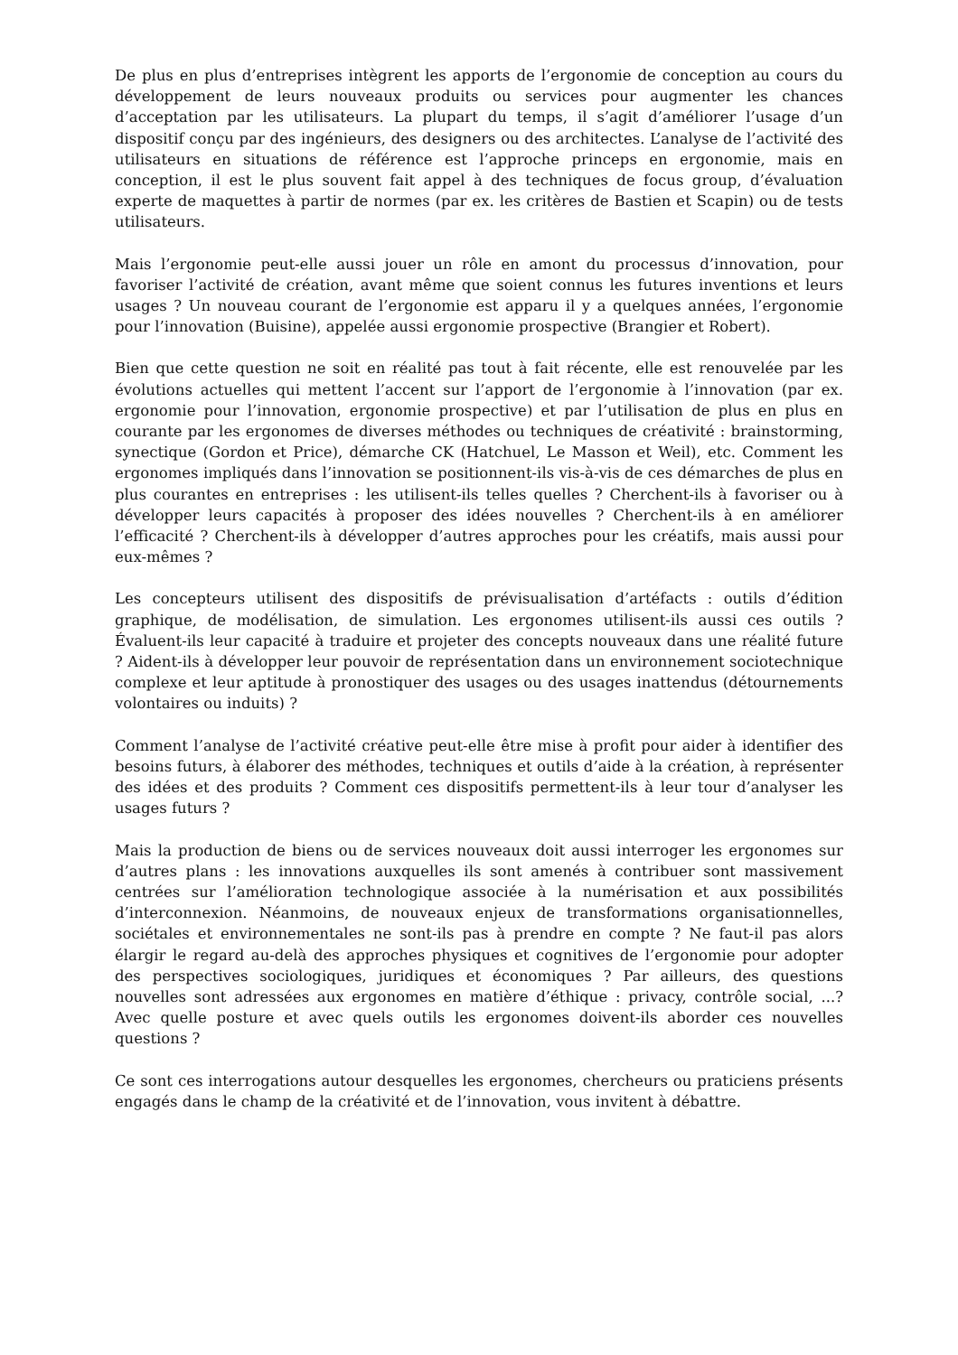De plus en plus d’entreprises intègrent les apports de l’ergonomie de conception au cours du développement de leurs nouveaux produits ou services pour augmenter les chances d’acceptation par les utilisateurs. La plupart du temps, il s’agit d’améliorer l’usage d’un dispositif conçu par des ingénieurs, des designers ou des architectes. L’analyse de l’activité des utilisateurs en situations de référence est l’approche princeps en ergonomie, mais en conception, il est le plus souvent fait appel à des techniques de focus group, d’évaluation experte de maquettes à partir de normes (par ex. les critères de Bastien et Scapin) ou de tests utilisateurs.
Mais l’ergonomie peut-elle aussi jouer un rôle en amont du processus d’innovation, pour favoriser l’activité de création, avant même que soient connus les futures inventions et leurs usages ? Un nouveau courant de l’ergonomie est apparu il y a quelques années, l’ergonomie pour l’innovation (Buisine), appelée aussi ergonomie prospective (Brangier et Robert).
Bien que cette question ne soit en réalité pas tout à fait récente, elle est renouvelée par les évolutions actuelles qui mettent l’accent sur l’apport de l’ergonomie à l’innovation (par ex. ergonomie pour l’innovation, ergonomie prospective) et par l’utilisation de plus en plus en courante par les ergonomes de diverses méthodes ou techniques de créativité : brainstorming, synectique (Gordon et Price), démarche CK (Hatchuel, Le Masson et Weil), etc. Comment les ergonomes impliqués dans l’innovation se positionnent-ils vis-à-vis de ces démarches de plus en plus courantes en entreprises : les utilisent-ils telles quelles ? Cherchent-ils à favoriser ou à développer leurs capacités à proposer des idées nouvelles ? Cherchent-ils à en améliorer l’efficacité ? Cherchent-ils à développer d’autres approches pour les créatifs, mais aussi pour eux-mêmes ?
Les concepteurs utilisent des dispositifs de prévisualisation d’artéfacts : outils d’édition graphique, de modélisation, de simulation. Les ergonomes utilisent-ils aussi ces outils ? Évaluent-ils leur capacité à traduire et projeter des concepts nouveaux dans une réalité future ? Aident-ils à développer leur pouvoir de représentation dans un environnement sociotechnique complexe et leur aptitude à pronostiquer des usages ou des usages inattendus (détournements volontaires ou induits) ?
Comment l’analyse de l’activité créative peut-elle être mise à profit pour aider à identifier des besoins futurs, à élaborer des méthodes, techniques et outils d’aide à la création, à représenter des idées et des produits ? Comment ces dispositifs permettent-ils à leur tour d’analyser les usages futurs ?
Mais la production de biens ou de services nouveaux doit aussi interroger les ergonomes sur d’autres plans : les innovations auxquelles ils sont amenés à contribuer sont massivement centrées sur l’amélioration technologique associée à la numérisation et aux possibilités d’interconnexion. Néanmoins, de nouveaux enjeux de transformations organisationnelles, sociétales et environnementales ne sont-ils pas à prendre en compte ? Ne faut-il pas alors élargir le regard au-delà des approches physiques et cognitives de l’ergonomie pour adopter des perspectives sociologiques, juridiques et économiques ? Par ailleurs, des questions nouvelles sont adressées aux ergonomes en matière d’éthique : privacy, contrôle social, ...? Avec quelle posture et avec quels outils les ergonomes doivent-ils aborder ces nouvelles questions ?
Ce sont ces interrogations autour desquelles les ergonomes, chercheurs ou praticiens présents engagés dans le champ de la créativité et de l’innovation, vous invitent à débattre.